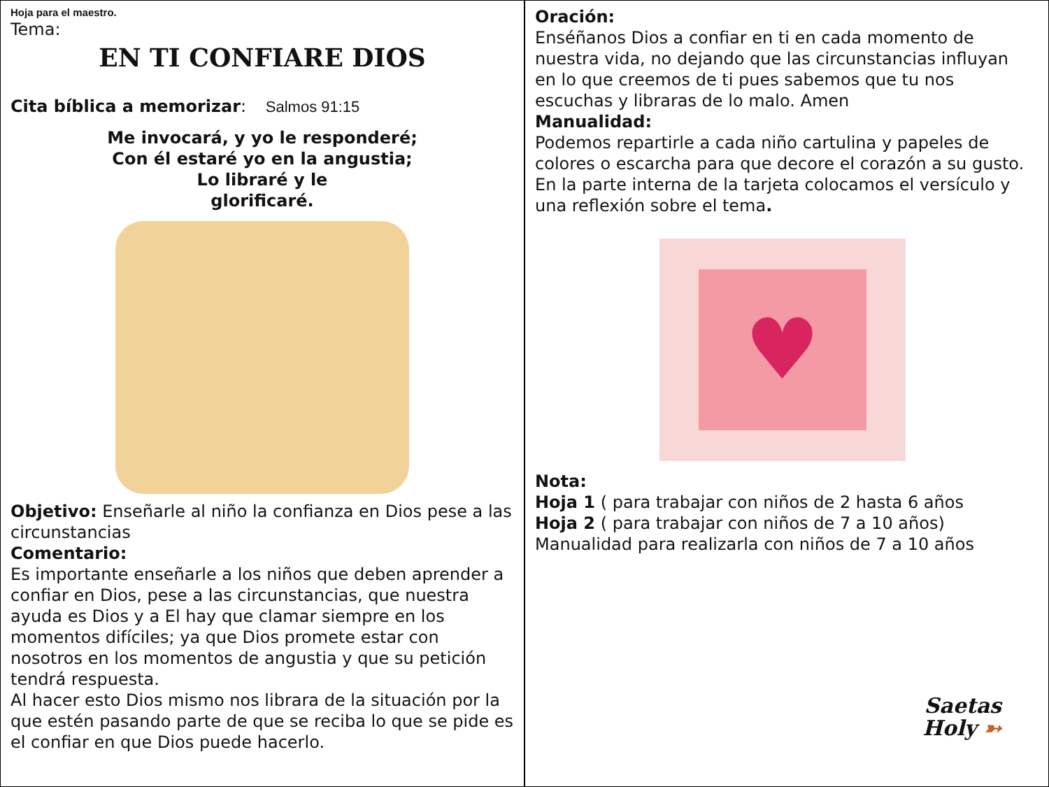Hoja para el maestro.
Tema:
EN TI CONFIARE DIOS
Cita bíblica a memorizar: Salmos 91:15
Me invocará, y yo le responderé;
Con él estaré yo en la angustia;
Lo libraré y le
glorificaré.
Objetivo: Enseñarle al niño la confianza en Dios pese a las circunstancias
Comentario:
Es importante enseñarle a los niños que deben aprender a confiar en Dios, pese a las circunstancias, que nuestra ayuda es Dios y a El hay que clamar siempre en los momentos difíciles; ya que Dios promete estar con nosotros en los momentos de angustia y que su petición tendrá respuesta.
Al hacer esto Dios mismo nos librara de la situación por la que estén pasando parte de que se reciba lo que se pide es el confiar en que Dios puede hacerlo.
Oración:
Enséñanos Dios a confiar en ti en cada momento de nuestra vida, no dejando que las circunstancias influyan en lo que creemos de ti pues sabemos que tu nos escuchas y libraras de lo malo. Amen
Manualidad:
Podemos repartirle a cada niño cartulina y papeles de colores o escarcha para que decore el corazón a su gusto. En la parte interna de la tarjeta colocamos el versículo y una reflexión sobre el tema.
♥
Nota:
Hoja 1 ( para trabajar con niños de 2 hasta 6 años
Hoja 2 ( para trabajar con niños de 7 a 10 años)
Manualidad para realizarla con niños de 7 a 10 años
Saetas
Holy ➳